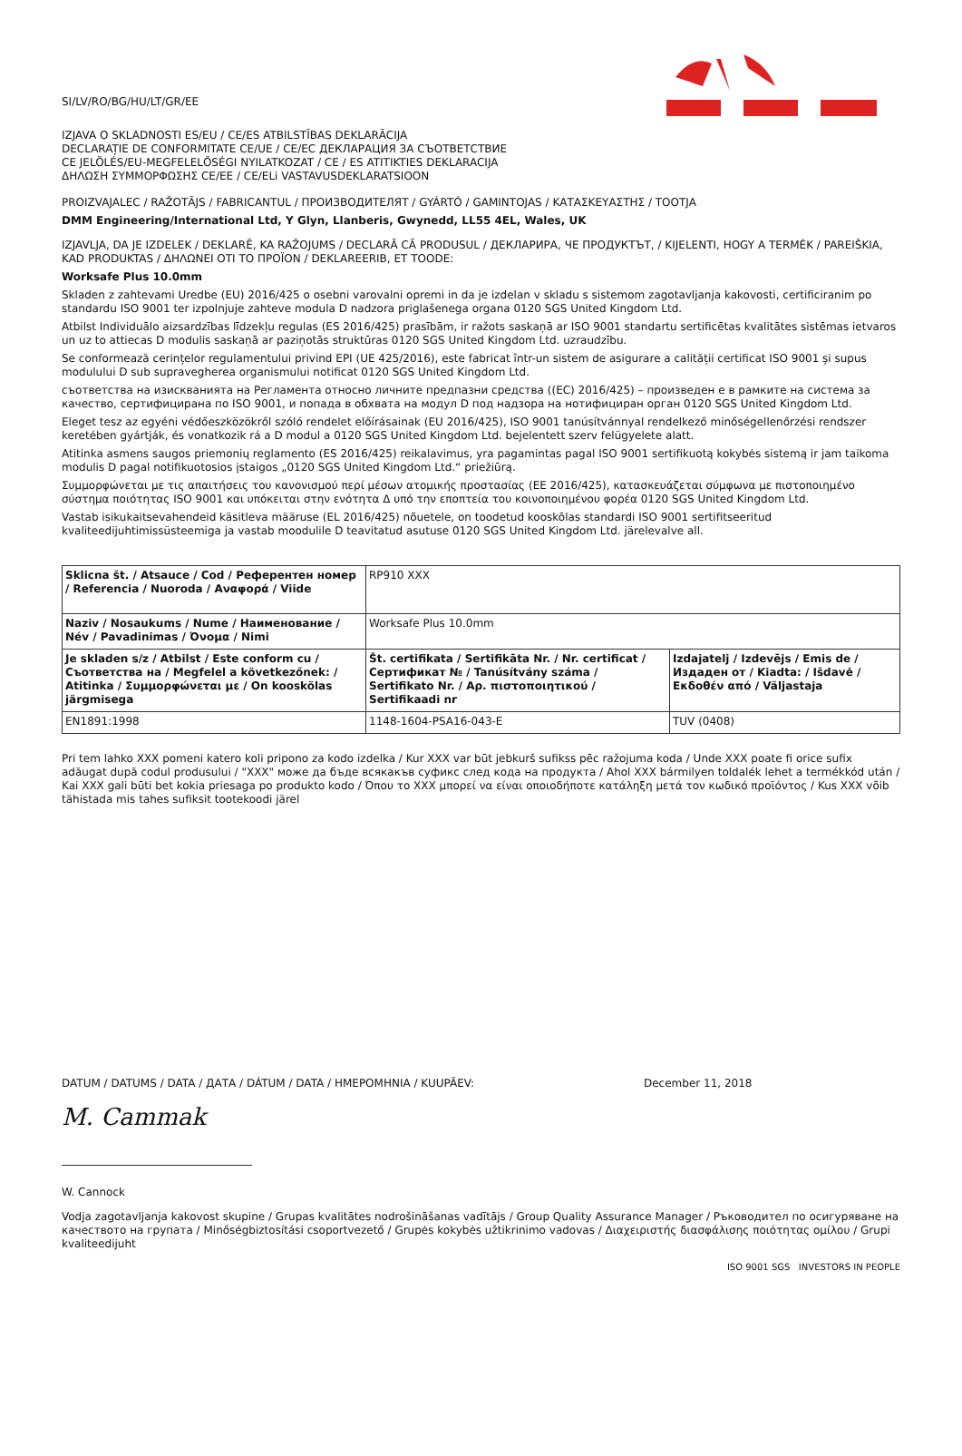SI/LV/RO/BG/HU/LT/GR/EE
IZJAVA O SKLADNOSTI ES/EU / CE/ES ATBILSTĪBAS DEKLARĀCIJA
DECLARAȚIE DE CONFORMITATE CE/UE / CE/EC ДЕКЛАРАЦИЯ ЗА СЪОТВЕТСТВИЕ
CE JELÖLÉS/EU-MEGFELELŐSÉGI NYILATKOZAT / CE / ES ATITIKTIES DEKLARACIJA
ΔΗΛΩΣΗ ΣΥΜΜΟΡΦΩΣΗΣ CE/EE / CE/ELi VASTAVUSDEKLARATSIOON
PROIZVAJALEC / RAŽOTĀJS / FABRICANTUL / ПРОИЗВОДИТЕЛЯТ / GYÁRTÓ / GAMINTOJAS / ΚΑΤΑΣΚΕΥΑΣΤΗΣ / TOOTJA
DMM Engineering/International Ltd, Y Glyn, Llanberis, Gwynedd, LL55 4EL, Wales, UK
IZJAVLJA, DA JE IZDELEK / DEKLARĒ, KA RAŽOJUMS / DECLARĂ CĂ PRODUSUL / ДЕКЛАРИРА, ЧЕ ПРОДУКТЪТ, / KIJELENTI, HOGY A TERMÉK / PAREIŠKIA, KAD PRODUKTAS / ΔΗΛΩΝΕΙ ΟΤΙ ΤΟ ΠΡΟΪΟΝ / DEKLAREERIB, ET TOODE:
Worksafe Plus 10.0mm
Skladen z zahtevami Uredbe (EU) 2016/425 o osebni varovalni opremi in da je izdelan v skladu s sistemom zagotavljanja kakovosti, certificiranim po standardu ISO 9001 ter izpolnjuje zahteve modula D nadzora priglašenega organa 0120 SGS United Kingdom Ltd.
Atbilst Individuālo aizsardzības līdzekļu regulas (ES 2016/425) prasībām, ir ražots saskaņā ar ISO 9001 standartu sertificētas kvalitātes sistēmas ietvaros un uz to attiecas D modulis saskaņā ar paziņotās struktūras 0120 SGS United Kingdom Ltd. uzraudzību.
Se conformează cerințelor regulamentului privind EPI (UE 425/2016), este fabricat într-un sistem de asigurare a calității certificat ISO 9001 și supus modulului D sub supravegherea organismului notificat 0120 SGS United Kingdom Ltd.
съответства на изискванията на Регламента относно личните предпазни средства ((ЕС) 2016/425) – произведен е в рамките на система за качество, сертифицирана по ISO 9001, и попада в обхвата на модул D под надзора на нотифициран орган 0120 SGS United Kingdom Ltd.
Eleget tesz az egyéni védőeszközökről szóló rendelet előírásainak (EU 2016/425), ISO 9001 tanúsítvánnyal rendelkező minőségellenőrzési rendszer keretében gyártják, és vonatkozik rá a D modul a 0120 SGS United Kingdom Ltd. bejelentett szerv felügyelete alatt.
Atitinka asmens saugos priemonių reglamento (ES 2016/425) reikalavimus, yra pagamintas pagal ISO 9001 sertifikuotą kokybės sistemą ir jam taikoma modulis D pagal notifikuotosios įstaigos „0120 SGS United Kingdom Ltd.“ priežiūrą.
Συμμορφώνεται με τις απαιτήσεις του κανονισμού περί μέσων ατομικής προστασίας (ΕΕ 2016/425), κατασκευάζεται σύμφωνα με πιστοποιημένο σύστημα ποιότητας ISO 9001 και υπόκειται στην ενότητα Δ υπό την εποπτεία του κοινοποιημένου φορέα 0120 SGS United Kingdom Ltd.
Vastab isikukaitsevahendeid käsitleva määruse (EL 2016/425) nõuetele, on toodetud kooskõlas standardi ISO 9001 sertifitseeritud kvaliteedijuhtimissüsteemiga ja vastab moodulile D teavitatud asutuse 0120 SGS United Kingdom Ltd. järelevalve all.
| Sklicna št. / Atsauce / Cod / Референтен номер / Referencia / Nuoroda / Αναφορά / Viide | RP910 XXX | |
| Naziv / Nosaukums / Nume / Наименование / Név / Pavadinimas / Όνομα / Nimi | Worksafe Plus 10.0mm | |
| Je skladen s/z / Atbilst / Este conform cu / Съответства на / Megfelel a következőnek: / Atitinka / Συμμορφώνεται με / On kooskõlas järgmisega | Št. certifikata / Sertifikāta Nr. / Nr. certificat / Сертификат № / Tanúsítvány száma / Sertifikato Nr. / Αρ. πιστοποιητικού / Sertifikaadi nr | Izdajatelj / Izdevējs / Emis de / Издаден от / Kiadta: / Išdavė / Εκδοθέν από / Väljastaja |
| EN1891:1998 | 1148-1604-PSA16-043-E | TUV (0408) |
Pri tem lahko XXX pomeni katero koli pripono za kodo izdelka / Kur XXX var būt jebkurš sufikss pēc ražojuma koda / Unde XXX poate fi orice sufix adăugat după codul produsului / "XXX" може да бъде всякакъв суфикс след кода на продукта / Ahol XXX bármilyen toldalék lehet a termékkód után / Kai XXX gali būti bet kokia priesaga po produkto kodo / Όπου το XXX μπορεί να είναι οποιοδήποτε κατάληξη μετά τον κωδικό προϊόντος / Kus XXX võib tähistada mis tahes sufiksit tootekoodi järel
DATUM / DATUMS / DATA / ДАТА / DÁTUM / DATA / ΗΜΕΡΟΜΗΝΙΑ / KUUPÄEV: December 11, 2018
M. Cammak
W. Cannock
Vodja zagotavljanja kakovost skupine / Grupas kvalitātes nodrošināšanas vadītājs / Group Quality Assurance Manager / Ръководител по осигуряване на качеството на групата / Minőségbiztosítási csoportvezető / Grupės kokybės užtikrinimo vadovas / Διαχειριστής διασφάλισης ποιότητας ομίλου / Grupi kvaliteedijuht
ISO 9001 SGS INVESTORS IN PEOPLE